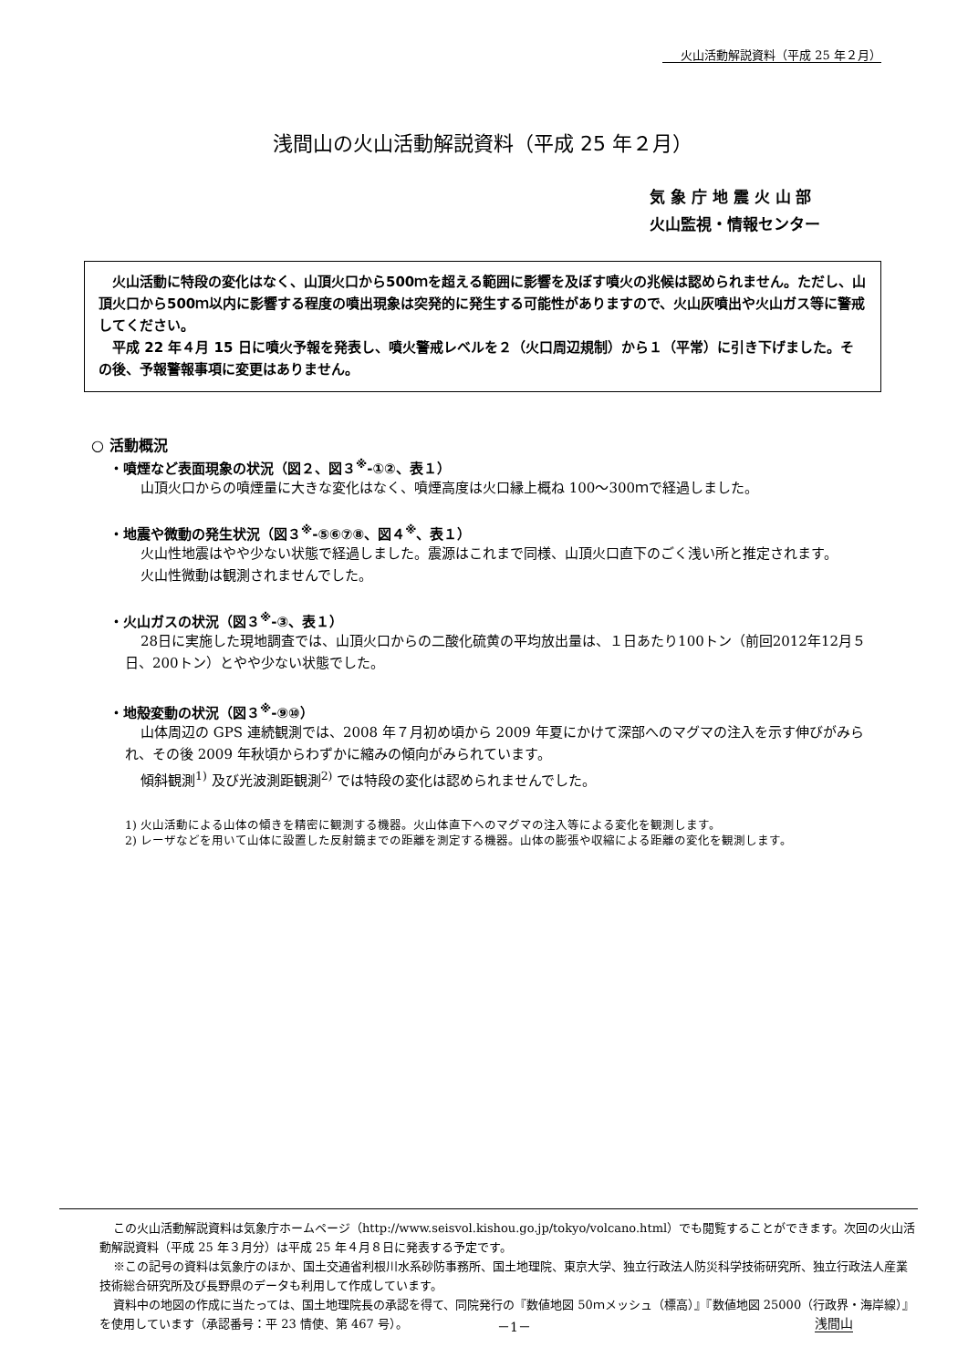火山活動解説資料（平成 25 年２月）
浅間山の火山活動解説資料（平成 25 年２月）
気 象 庁 地 震 火 山 部
火山監視・情報センター
　火山活動に特段の変化はなく、山頂火口から500ｍを超える範囲に影響を及ぼす噴火の兆候は認められません。ただし、山頂火口から500ｍ以内に影響する程度の噴出現象は突発的に発生する可能性がありますので、火山灰噴出や火山ガス等に警戒してください。
　平成 22 年４月 15 日に噴火予報を発表し、噴火警戒レベルを２（火口周辺規制）から１（平常）に引き下げました。その後、予報警報事項に変更はありません。
○ 活動概況
・噴煙など表面現象の状況（図２、図３<sup>※</sup>-①②、表１）
山頂火口からの噴煙量に大きな変化はなく、噴煙高度は火口縁上概ね 100～300ｍで経過しました。
・地震や微動の発生状況（図３<sup>※</sup>-⑤⑥⑦⑧、図４<sup>※</sup>、表１）
火山性地震はやや少ない状態で経過しました。震源はこれまで同様、山頂火口直下のごく浅い所と推定されます。
火山性微動は観測されませんでした。
・火山ガスの状況（図３<sup>※</sup>-③、表１）
28日に実施した現地調査では、山頂火口からの二酸化硫黄の平均放出量は、１日あたり100トン（前回2012年12月５日、200トン）とやや少ない状態でした。
・地殻変動の状況（図３<sup>※</sup>-⑨⑩）
山体周辺の GPS 連続観測では、2008 年７月初め頃から 2009 年夏にかけて深部へのマグマの注入を示す伸びがみられ、その後 2009 年秋頃からわずかに縮みの傾向がみられています。
傾斜観測<sup>1)</sup> 及び光波測距観測<sup>2)</sup> では特段の変化は認められませんでした。
1) 火山活動による山体の傾きを精密に観測する機器。火山体直下へのマグマの注入等による変化を観測します。
2) レーザなどを用いて山体に設置した反射鏡までの距離を測定する機器。山体の膨張や収縮による距離の変化を観測します。
この火山活動解説資料は気象庁ホームページ（http://www.seisvol.kishou.go.jp/tokyo/volcano.html）でも閲覧することができます。次回の火山活動解説資料（平成 25 年３月分）は平成 25 年４月８日に発表する予定です。
※この記号の資料は気象庁のほか、国土交通省利根川水系砂防事務所、国土地理院、東京大学、独立行政法人防災科学技術研究所、独立行政法人産業技術総合研究所及び長野県のデータも利用して作成しています。
資料中の地図の作成に当たっては、国土地理院長の承認を得て、同院発行の『数値地図 50ｍメッシュ（標高）』『数値地図 25000（行政界・海岸線）』を使用しています（承認番号：平 23 情使、第 467 号）。
－1－ 浅間山